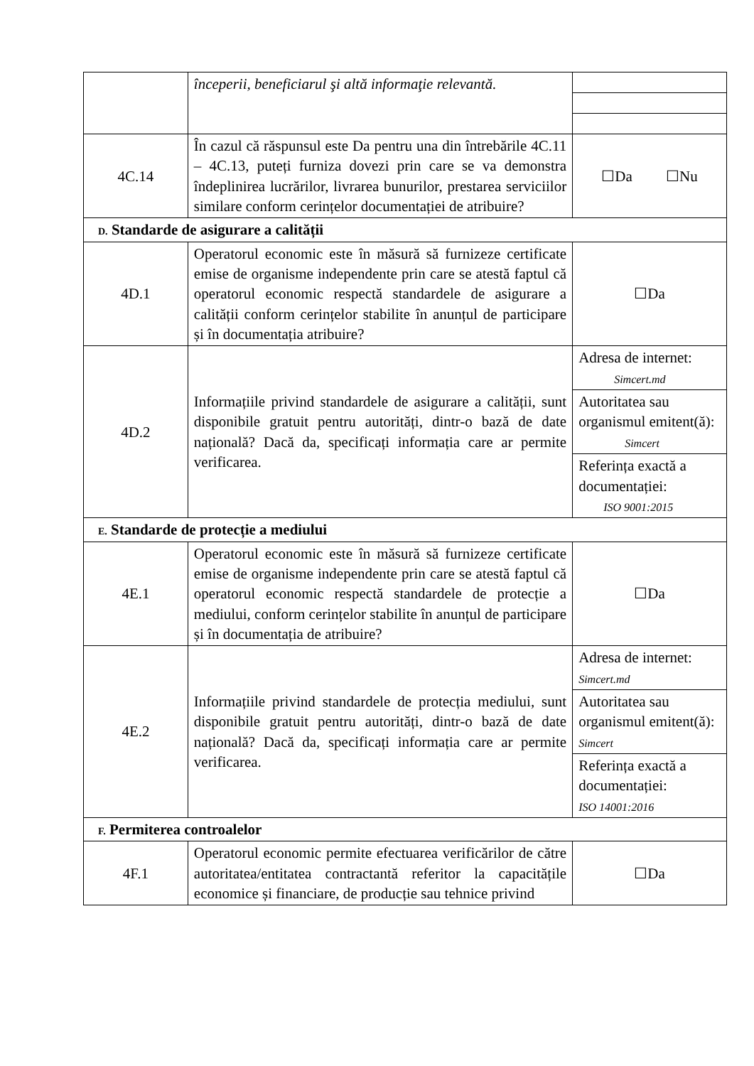| | începerii, beneficiarul şi altă informaţie relevantă. | |
| 4C.14 | În cazul că răspunsul este Da pentru una din întrebările 4C.11 – 4C.13, puteți furniza dovezi prin care se va demonstra îndeplinirea lucrărilor, livrarea bunurilor, prestarea serviciilor similare conform cerințelor documentației de atribuire? | ☐Da ☐Nu |
| D. Standarde de asigurare a calității | | |
| 4D.1 | Operatorul economic este în măsură să furnizeze certificate emise de organisme independente prin care se atestă faptul că operatorul economic respectă standardele de asigurare a calității conform cerințelor stabilite în anunțul de participare și în documentația atribuire? | ☐Da |
| 4D.2 | Informațiile privind standardele de asigurare a calității, sunt disponibile gratuit pentru autorități, dintr-o bază de date națională? Dacă da, specificați informația care ar permite verificarea. | Adresa de internet: Simcert.md |
| | | Autoritatea sau organismul emitent(ă): Simcert |
| | | Referința exactă a documentației: ISO 9001:2015 |
| E. Standarde de protecție a mediului | | |
| 4E.1 | Operatorul economic este în măsură să furnizeze certificate emise de organisme independente prin care se atestă faptul că operatorul economic respectă standardele de protecție a mediului, conform cerințelor stabilite în anunțul de participare și în documentația de atribuire? | ☐Da |
| 4E.2 | Informațiile privind standardele de protecția mediului, sunt disponibile gratuit pentru autorități, dintr-o bază de date națională? Dacă da, specificați informația care ar permite verificarea. | Adresa de internet: Simcert.md |
| | | Autoritatea sau organismul emitent(ă): Simcert |
| | | Referința exactă a documentației: ISO 14001:2016 |
| F. Permiterea controalelor | | |
| 4F.1 | Operatorul economic permite efectuarea verificărilor de către autoritatea/entitatea contractantă referitor la capacitățile economice și financiare, de producție sau tehnice privind | ☐Da |